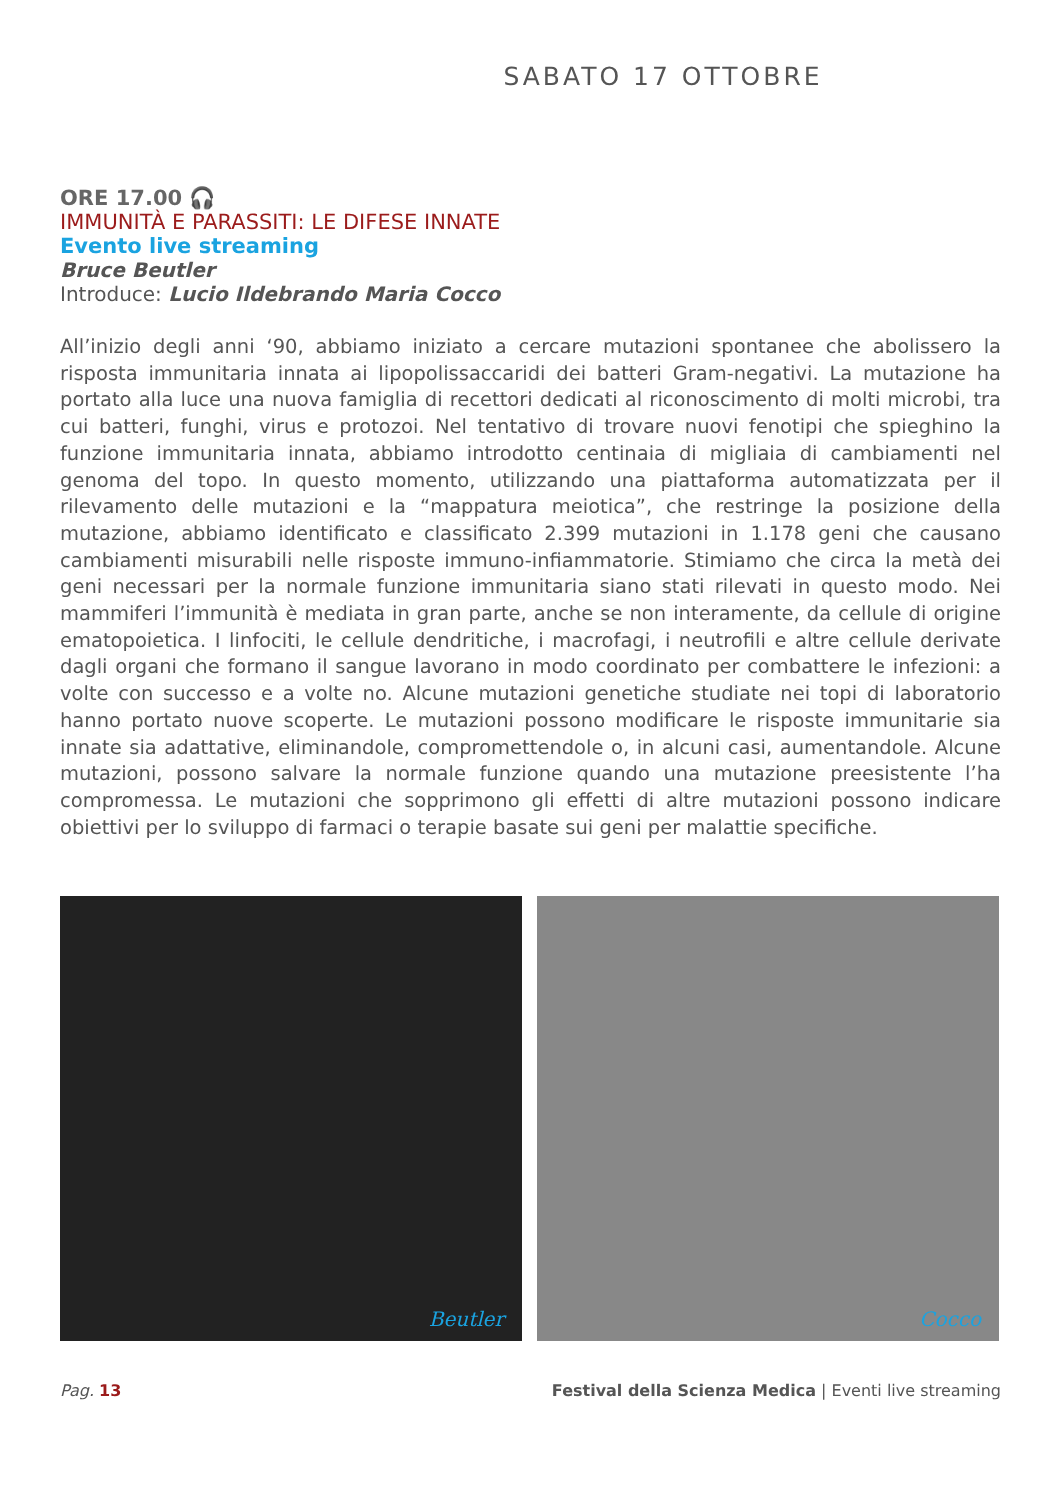SABATO 17 OTTOBRE
ORE 17.00 🎧
IMMUNITÀ E PARASSITI: LE DIFESE INNATE
Evento live streaming
Bruce Beutler
Introduce: Lucio Ildebrando Maria Cocco
All’inizio degli anni ‘90, abbiamo iniziato a cercare mutazioni spontanee che abolissero la risposta immunitaria innata ai lipopolissaccaridi dei batteri Gram-negativi. La mutazione ha portato alla luce una nuova famiglia di recettori dedicati al riconoscimento di molti microbi, tra cui batteri, funghi, virus e protozoi. Nel tentativo di trovare nuovi fenotipi che spieghino la funzione immunitaria innata, abbiamo introdotto centinaia di migliaia di cambiamenti nel genoma del topo. In questo momento, utilizzando una piattaforma automatizzata per il rilevamento delle mutazioni e la “mappatura meiotica”, che restringe la posizione della mutazione, abbiamo identificato e classificato 2.399 mutazioni in 1.178 geni che causano cambiamenti misurabili nelle risposte immuno-infiammatorie. Stimiamo che circa la metà dei geni necessari per la normale funzione immunitaria siano stati rilevati in questo modo. Nei mammiferi l’immunità è mediata in gran parte, anche se non interamente, da cellule di origine ematopoietica. I linfociti, le cellule dendritiche, i macrofagi, i neutrofili e altre cellule derivate dagli organi che formano il sangue lavorano in modo coordinato per combattere le infezioni: a volte con successo e a volte no. Alcune mutazioni genetiche studiate nei topi di laboratorio hanno portato nuove scoperte. Le mutazioni possono modificare le risposte immunitarie sia innate sia adattative, eliminandole, compromettendole o, in alcuni casi, aumentandole. Alcune mutazioni, possono salvare la normale funzione quando una mutazione preesistente l’ha compromessa. Le mutazioni che sopprimono gli effetti di altre mutazioni possono indicare obiettivi per lo sviluppo di farmaci o terapie basate sui geni per malattie specifiche.
Beutler
Cocco
Pag. 13 Festival della Scienza Medica | Eventi live streaming